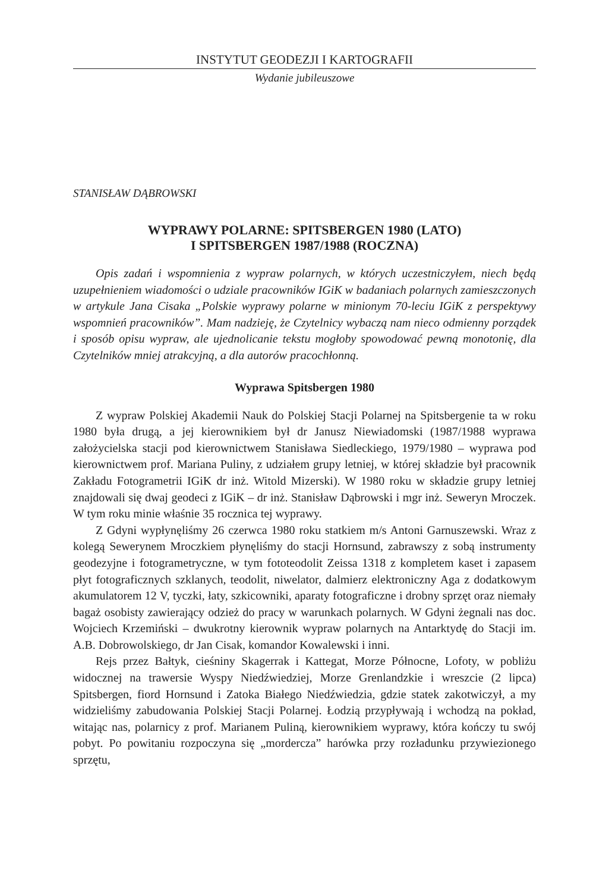INSTYTUT GEODEZJI I KARTOGRAFII
Wydanie jubileuszowe
STANISŁAW DĄBROWSKI
WYPRAWY POLARNE: SPITSBERGEN 1980 (LATO)
I SPITSBERGEN 1987/1988 (ROCZNA)
Opis zadań i wspomnienia z wypraw polarnych, w których uczestniczyłem, niech będą uzupełnieniem wiadomości o udziale pracowników IGiK w badaniach polarnych zamieszczonych w artykule Jana Cisaka „Polskie wyprawy polarne w minionym 70-leciu IGiK z perspektywy wspomnień pracowników”. Mam nadzieję, że Czytelnicy wybaczą nam nieco odmienny porządek i sposób opisu wypraw, ale ujednolicanie tekstu mogłoby spowodować pewną monotonię, dla Czytelników mniej atrakcyjną, a dla autorów pracochłonną.
Wyprawa Spitsbergen 1980
Z wypraw Polskiej Akademii Nauk do Polskiej Stacji Polarnej na Spitsbergenie ta w roku 1980 była drugą, a jej kierownikiem był dr Janusz Niewiadomski (1987/1988 wyprawa założycielska stacji pod kierownictwem Stanisława Siedleckiego, 1979/1980 – wyprawa pod kierownictwem prof. Mariana Puliny, z udziałem grupy letniej, w której składzie był pracownik Zakładu Fotogrametrii IGiK dr inż. Witold Mizerski). W 1980 roku w składzie grupy letniej znajdowali się dwaj geodeci z IGiK – dr inż. Stanisław Dąbrowski i mgr inż. Seweryn Mroczek. W tym roku minie właśnie 35 rocznica tej wyprawy.
Z Gdyni wypłynęliśmy 26 czerwca 1980 roku statkiem m/s Antoni Garnuszewski. Wraz z kolegą Sewerynem Mroczkiem płynęliśmy do stacji Hornsund, zabrawszy z sobą instrumenty geodezyjne i fotogrametryczne, w tym fototeodolit Zeissa 1318 z kompletem kaset i zapasem płyt fotograficznych szklanych, teodolit, niwelator, dalmierz elektroniczny Aga z dodatkowym akumulatorem 12 V, tyczki, łaty, szkicowniki, aparaty fotograficzne i drobny sprzęt oraz niemały bagaż osobisty zawierający odzież do pracy w warunkach polarnych. W Gdyni żegnali nas doc. Wojciech Krzemiński – dwukrotny kierownik wypraw polarnych na Antarktydę do Stacji im. A.B. Dobrowolskiego, dr Jan Cisak, komandor Kowalewski i inni.
Rejs przez Bałtyk, cieśniny Skagerrak i Kattegat, Morze Północne, Lofoty, w pobliżu widocznej na trawersie Wyspy Niedźwiedziej, Morze Grenlandzkie i wreszcie (2 lipca) Spitsbergen, fiord Hornsund i Zatoka Białego Niedźwiedzia, gdzie statek zakotwiczył, a my widzieliśmy zabudowania Polskiej Stacji Polarnej. Łodzią przypływają i wchodzą na pokład, witając nas, polarnicy z prof. Marianem Puliną, kierownikiem wyprawy, która kończy tu swój pobyt. Po powitaniu rozpoczyna się „mordercza” harówka przy rozładunku przywiezionego sprzętu,